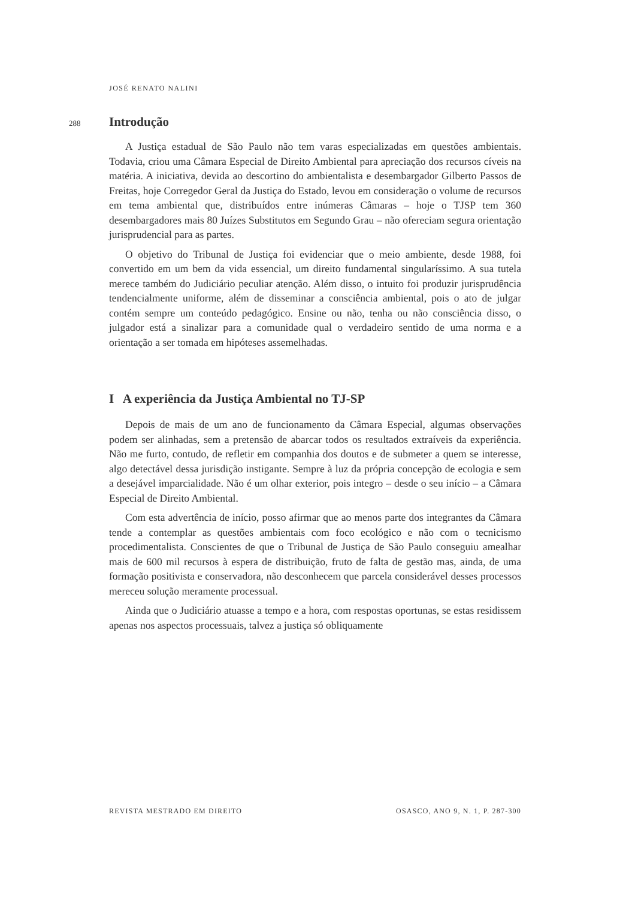JOSÉ RENATO NALINI
288
Introdução
A Justiça estadual de São Paulo não tem varas especializadas em questões ambientais. Todavia, criou uma Câmara Especial de Direito Ambiental para apreciação dos recursos cíveis na matéria. A iniciativa, devida ao descortino do ambientalista e desembargador Gilberto Passos de Freitas, hoje Corregedor Geral da Justiça do Estado, levou em consideração o volume de recursos em tema ambiental que, distribuídos entre inúmeras Câmaras – hoje o TJSP tem 360 desembargadores mais 80 Juízes Substitutos em Segundo Grau – não ofereciam segura orientação jurisprudencial para as partes.
O objetivo do Tribunal de Justiça foi evidenciar que o meio ambiente, desde 1988, foi convertido em um bem da vida essencial, um direito fundamental singularíssimo. A sua tutela merece também do Judiciário peculiar atenção. Além disso, o intuito foi produzir jurisprudência tendencialmente uniforme, além de disseminar a consciência ambiental, pois o ato de julgar contém sempre um conteúdo pedagógico. Ensine ou não, tenha ou não consciência disso, o julgador está a sinalizar para a comunidade qual o verdadeiro sentido de uma norma e a orientação a ser tomada em hipóteses assemelhadas.
I A experiência da Justiça Ambiental no TJ-SP
Depois de mais de um ano de funcionamento da Câmara Especial, algumas observações podem ser alinhadas, sem a pretensão de abarcar todos os resultados extraíveis da experiência. Não me furto, contudo, de refletir em companhia dos doutos e de submeter a quem se interesse, algo detectável dessa jurisdição instigante. Sempre à luz da própria concepção de ecologia e sem a desejável imparcialidade. Não é um olhar exterior, pois integro – desde o seu início – a Câmara Especial de Direito Ambiental.
Com esta advertência de início, posso afirmar que ao menos parte dos integrantes da Câmara tende a contemplar as questões ambientais com foco ecológico e não com o tecnicismo procedimentalista. Conscientes de que o Tribunal de Justiça de São Paulo conseguiu amealhar mais de 600 mil recursos à espera de distribuição, fruto de falta de gestão mas, ainda, de uma formação positivista e conservadora, não desconhecem que parcela considerável desses processos mereceu solução meramente processual.
Ainda que o Judiciário atuasse a tempo e a hora, com respostas oportunas, se estas residissem apenas nos aspectos processuais, talvez a justiça só obliquamente
REVISTA MESTRADO EM DIREITO OSASCO, ANO 9, N. 1, P. 287-300